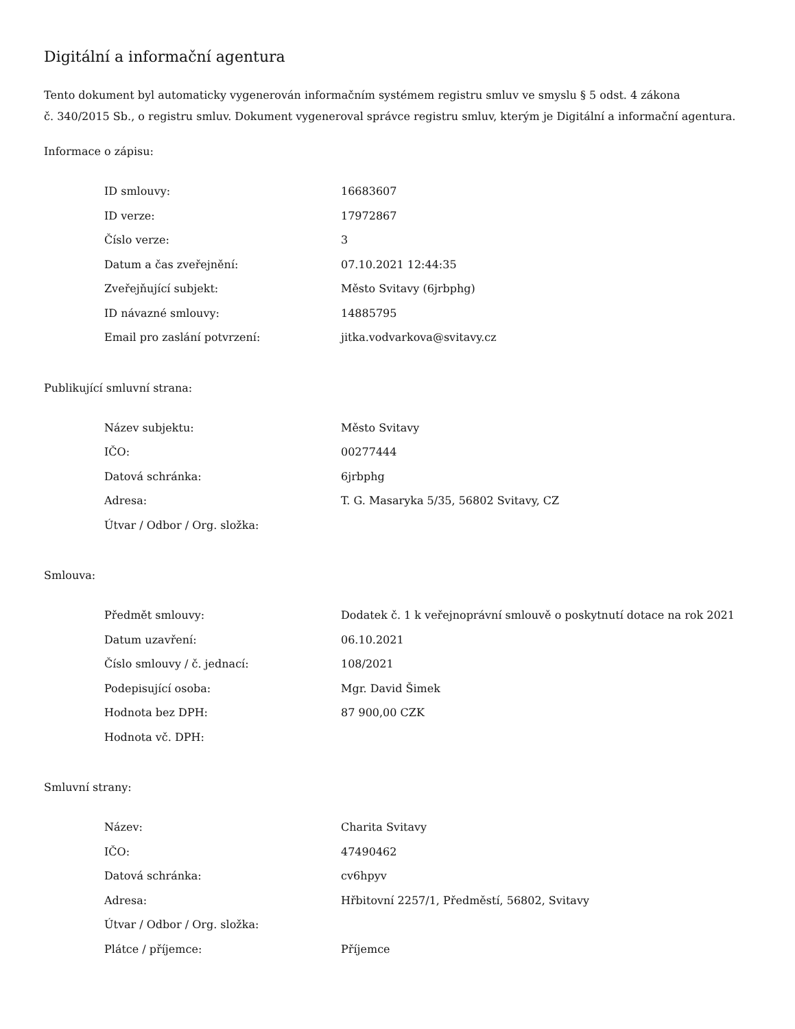Digitální a informační agentura
Tento dokument byl automaticky vygenerován informačním systémem registru smluv ve smyslu § 5 odst. 4 zákona
č. 340/2015 Sb., o registru smluv. Dokument vygeneroval správce registru smluv, kterým je Digitální a informační agentura.
Informace o zápisu:
| ID smlouvy: | 16683607 |
| ID verze: | 17972867 |
| Číslo verze: | 3 |
| Datum a čas zveřejnění: | 07.10.2021 12:44:35 |
| Zveřejňující subjekt: | Město Svitavy (6jrbphg) |
| ID návazné smlouvy: | 14885795 |
| Email pro zaslání potvrzení: | jitka.vodvarkova@svitavy.cz |
Publikující smluvní strana:
| Název subjektu: | Město Svitavy |
| IČO: | 00277444 |
| Datová schránka: | 6jrbphg |
| Adresa: | T. G. Masaryka 5/35, 56802 Svitavy, CZ |
| Útvar / Odbor / Org. složka: | |
Smlouva:
| Předmět smlouvy: | Dodatek č. 1 k veřejnoprávní smlouvě o poskytnutí dotace na rok 2021 |
| Datum uzavření: | 06.10.2021 |
| Číslo smlouvy / č. jednací: | 108/2021 |
| Podepisující osoba: | Mgr. David Šimek |
| Hodnota bez DPH: | 87 900,00 CZK |
| Hodnota vč. DPH: | |
Smluvní strany:
| Název: | Charita Svitavy |
| IČO: | 47490462 |
| Datová schránka: | cv6hpyv |
| Adresa: | Hřbitovní 2257/1, Předměstí, 56802, Svitavy |
| Útvar / Odbor / Org. složka: | |
| Plátce / příjemce: | Příjemce |